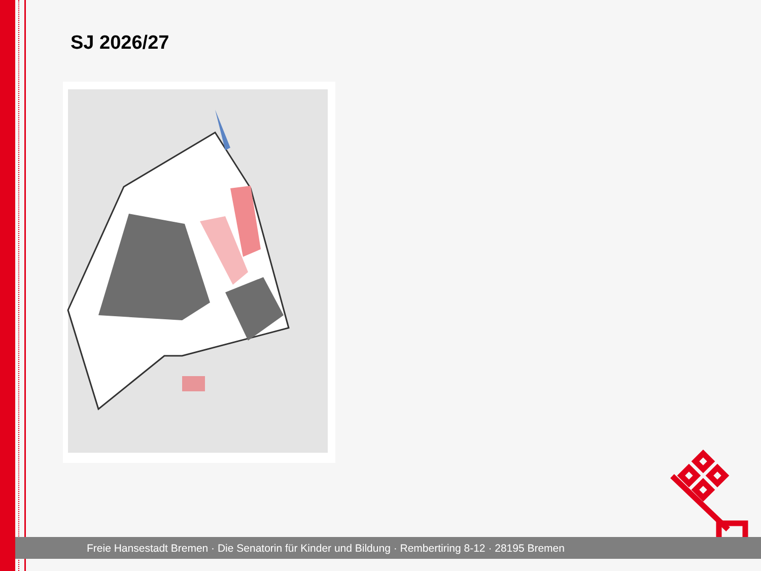SJ 2026/27
Freie Hansestadt Bremen · Die Senatorin für Kinder und Bildung · Rembertiring 8-12 · 28195 Bremen